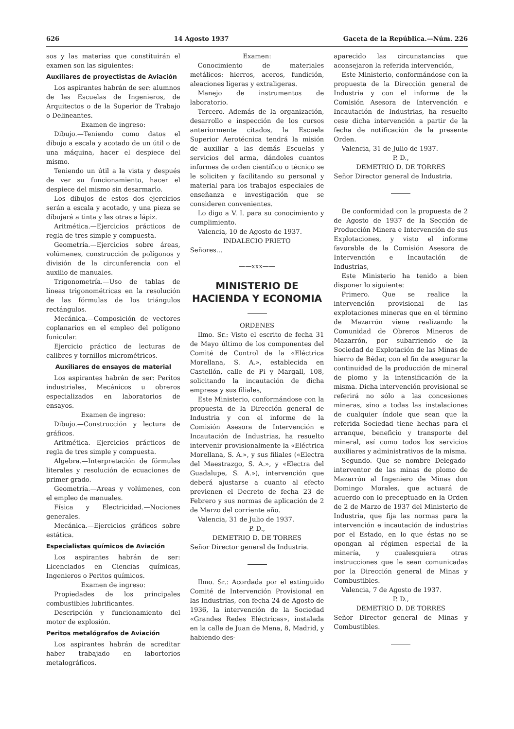626 14 Agosto 1937 Gaceta de la República.—Núm. 226
sos y las materias que constituirán el examen son las siguientes:
Auxiliares de proyectistas de Aviación
Los aspirantes habrán de ser: alumnos de las Escuelas de Ingenieros, de Arquitectos o de la Superior de Trabajo o Delineantes.
Examen de ingreso:
Dibujo.—Teniendo como datos el dibujo a escala y acotado de un útil o de una máquina, hacer el despiece del mismo.
Teniendo un útil a la vista y después de ver su funcionamiento, hacer el despiece del mismo sin desarmarlo.
Los dibujos de estos dos ejercicios serán a escala y acotado, y una pieza se dibujará a tinta y las otras a lápiz.
Aritmética.—Ejercicios prácticos de regla de tres simple y compuesta.
Geometría.—Ejercicios sobre áreas, volúmenes, construcción de polígonos y división de la circunferencia con el auxilio de manuales.
Trigonometría.—Uso de tablas de líneas trigonométricas en la resolución de las fórmulas de los triángulos rectángulos.
Mecánica.—Composición de vectores coplanarios en el empleo del polígono funicular.
Ejercicio práctico de lecturas de calibres y tornillos micrométricos.
Auxiliares de ensayos de material
Los aspirantes habrán de ser: Peritos industriales, Mecánicos u obreros especializados en laboratorios de ensayos.
Examen de ingreso:
Dibujo.—Construcción y lectura de gráficos.
Aritmética.—Ejercicios prácticos de regla de tres simple y compuesta.
Algebra.—Interpretación de fórmulas literales y resolución de ecuaciones de primer grado.
Geometría.—Areas y volúmenes, con el empleo de manuales.
Física y Electricidad.—Nociones generales.
Mecánica.—Ejercicios gráficos sobre estática.
Especialistas químicos de Aviación
Los aspirantes habrán de ser: Licenciados en Ciencias químicas, Ingenieros o Peritos químicos.
Examen de ingreso:
Propiedades de los principales combustibles lubrificantes.
Descripción y funcionamiento del motor de explosión.
Peritos metalógrafos de Aviación
Los aspirantes habrán de acreditar haber trabajado en labortorios metalográficos.
Examen:
Conocimiento de materiales metálicos: hierros, aceros, fundición, aleaciones ligeras y extraligeras.
Manejo de instrumentos de laboratorio.
Tercero. Además de la organización, desarrollo e inspección de los cursos anteriormente citados, la Escuela Superior Aerotécnica tendrá la misión de auxiliar a las demás Escuelas y servicios del arma, dándoles cuantos informes de orden científico o técnico se le soliciten y facilitando su personal y material para los trabajos especiales de enseñanza e investigación que se consideren convenientes.
Lo digo a V. I. para su conocimiento y cumplimiento.
Valencia, 10 de Agosto de 1937.
INDALECIO PRIETO
Señores...
——xxx——
MINISTERIO DE HACIENDA Y ECONOMIA
ORDENES
Ilmo. Sr.: Visto el escrito de fecha 31 de Mayo último de los componentes del Comité de Control de la «Eléctrica Morellana, S. A.», establecida en Castellón, calle de Pi y Margall, 108, solicitando la incautación de dicha empresa y sus filiales,
Este Ministerio, conformándose con la propuesta de la Dirección general de Industria y con el informe de la Comisión Asesora de Intervención e Incautación de Industrias, ha resuelto intervenir provisionalmente la «Eléctrica Morellana, S. A.», y sus filiales («Electra del Maestrazgo, S. A.», y «Electra del Guadalupe, S. A.»), intervención que deberá ajustarse a cuanto al efecto previenen el Decreto de fecha 23 de Febrero y sus normas de aplicación de 2 de Marzo del corriente año.
Valencia, 31 de Julio de 1937.
P. D.,
DEMETRIO D. DE TORRES
Señor Director general de Industria.
Ilmo. Sr.: Acordada por el extinguido Comité de Intervención Provisional en las Industrias, con fecha 24 de Agosto de 1936, la intervención de la Sociedad «Grandes Redes Eléctricas», instalada en la calle de Juan de Mena, 8, Madrid, y habiendo des-
aparecido las circunstancias que aconsejaron la referida intervención,
Este Ministerio, conformándose con la propuesta de la Dirección general de Industria y con el informe de la Comisión Asesora de Intervención e Incautación de Industrias, ha resuelto cese dicha intervención a partir de la fecha de notificación de la presente Orden.
Valencia, 31 de Julio de 1937.
P. D.,
DEMETRIO D. DE TORRES
Señor Director general de Industria.
De conformidad con la propuesta de 2 de Agosto de 1937 de la Sección de Producción Minera e Intervención de sus Explotaciones, y visto el informe favorable de la Comisión Asesora de Intervención e Incautación de Industrias,
Este Ministerio ha tenido a bien disponer lo siguiente:
Primero. Que se realice la intervención provisional de las explotaciones mineras que en el término de Mazarrón viene realizando la Comunidad de Obreros Mineros de Mazarrón, por subarriendo de la Sociedad de Explotación de las Minas de hierro de Bédar, con el fin de asegurar la continuidad de la producción de mineral de plomo y la intensificación de la misma. Dicha intervención provisional se referirá no sólo a las concesiones mineras, sino a todas las instalaciones de cualquier índole que sean que la referida Sociedad tiene hechas para el arranque, beneficio y transporte del mineral, así como todos los servicios auxiliares y administrativos de la misma.
Segundo. Que se nombre Delegado-interventor de las minas de plomo de Mazarrón al Ingeniero de Minas don Domingo Morales, que actuará de acuerdo con lo preceptuado en la Orden de 2 de Marzo de 1937 del Ministerio de Industria, que fija las normas para la intervención e incautación de industrias por el Estado, en lo que éstas no se opongan al régimen especial de la minería, y cualesquiera otras instrucciones que le sean comunicadas por la Dirección general de Minas y Combustibles.
Valencia, 7 de Agosto de 1937.
P. D.,
DEMETRIO D. DE TORRES
Señor Director general de Minas y Combustibles.